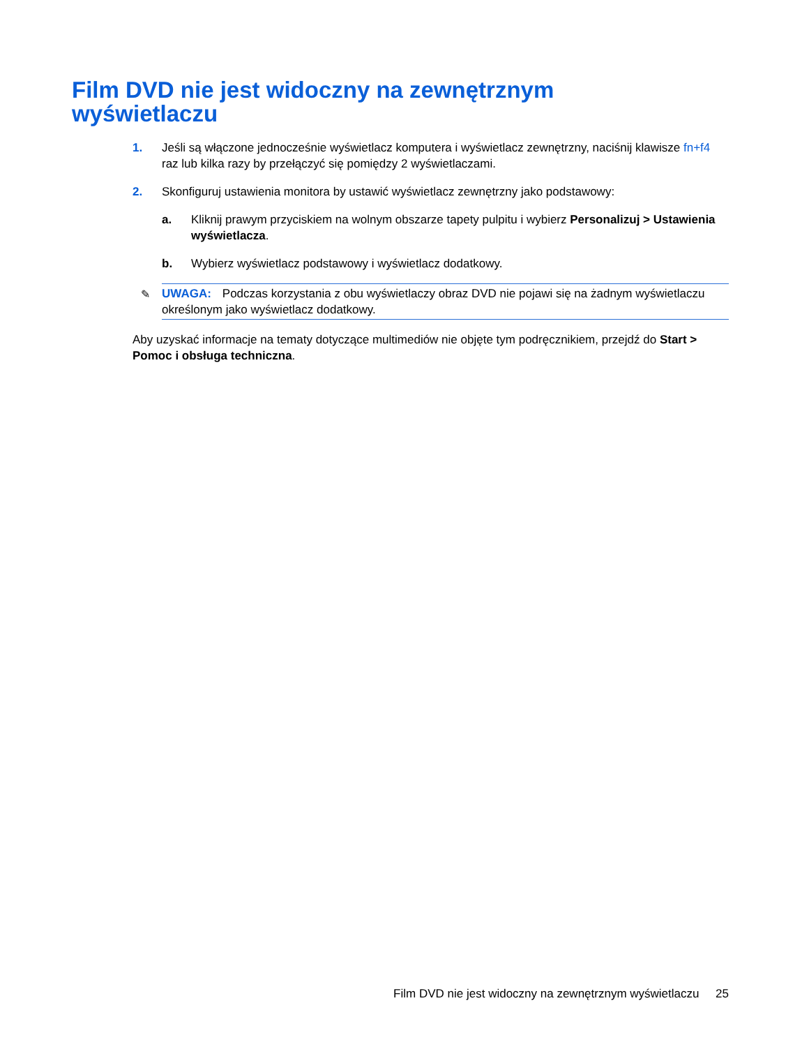Film DVD nie jest widoczny na zewnętrznym
wyświetlaczu
1. Jeśli są włączone jednocześnie wyświetlacz komputera i wyświetlacz zewnętrzny, naciśnij klawisze fn+f4 raz lub kilka razy by przełączyć się pomiędzy 2 wyświetlaczami.
2. Skonfiguruj ustawienia monitora by ustawić wyświetlacz zewnętrzny jako podstawowy:
a. Kliknij prawym przyciskiem na wolnym obszarze tapety pulpitu i wybierz Personalizuj > Ustawienia wyświetlacza.
b. Wybierz wyświetlacz podstawowy i wyświetlacz dodatkowy.
✎ UWAGA: Podczas korzystania z obu wyświetlaczy obraz DVD nie pojawi się na żadnym wyświetlaczu określonym jako wyświetlacz dodatkowy.
Aby uzyskać informacje na tematy dotyczące multimediów nie objęte tym podręcznikiem, przejdź do Start > Pomoc i obsługa techniczna.
Film DVD nie jest widoczny na zewnętrznym wyświetlaczu 25